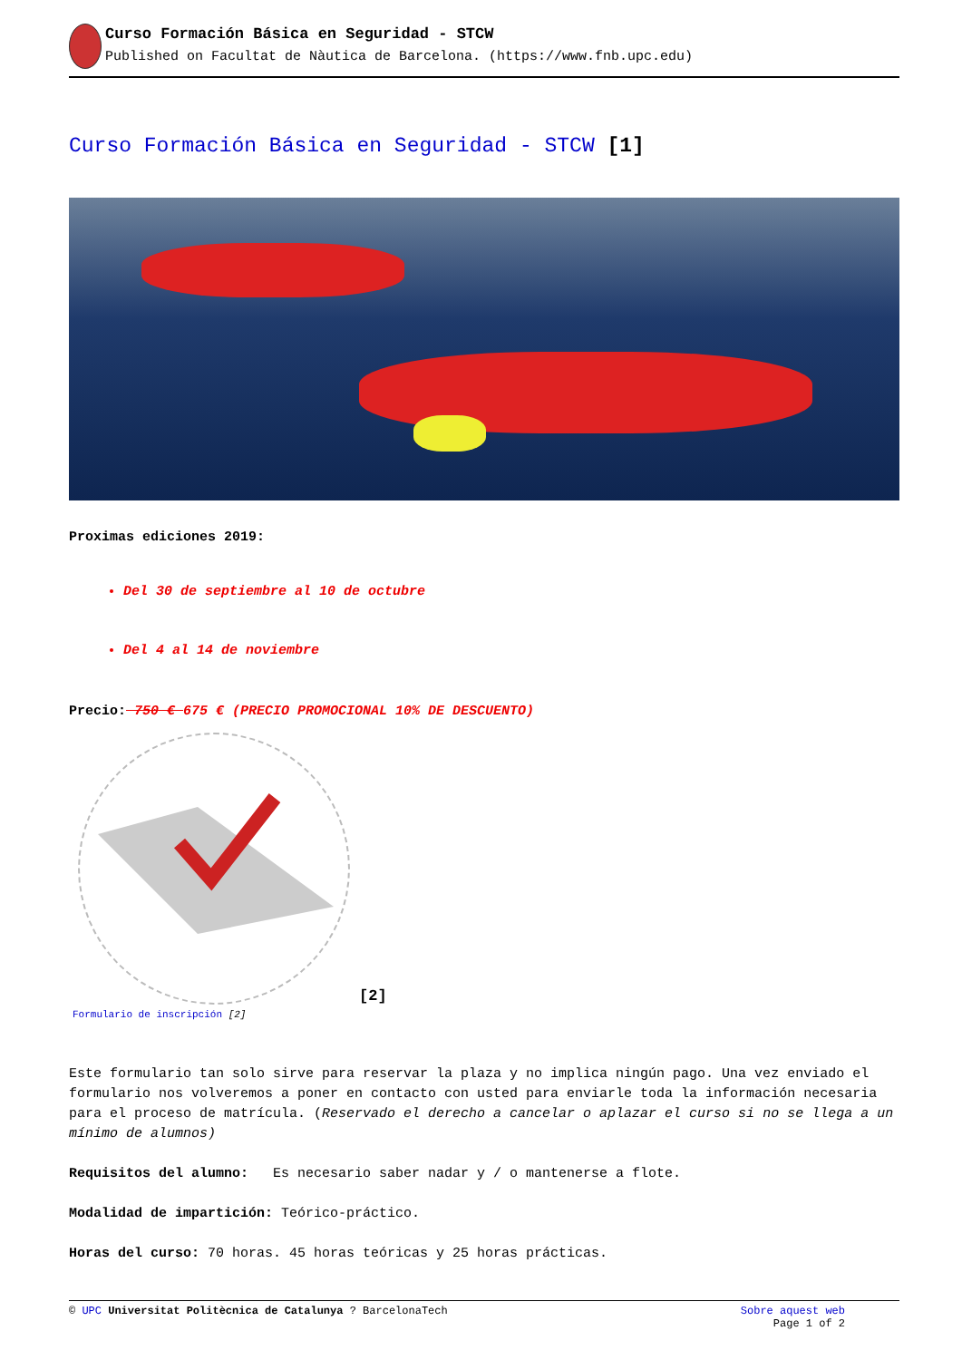Curso Formación Básica en Seguridad - STCW
Published on Facultat de Nàutica de Barcelona. (https://www.fnb.upc.edu)
Curso Formación Básica en Seguridad - STCW [1]
Proximas ediciones 2019:
Del 30 de septiembre al 10 de octubre
Del 4 al 14 de noviembre
Precio: 750 € 675 € (PRECIO PROMOCIONAL 10% DE DESCUENTO)
[2]
Formulario de inscripción [2]
Este formulario tan solo sirve para reservar la plaza y no implica ningún pago. Una vez enviado el formulario nos volveremos a poner en contacto con usted para enviarle toda la información necesaria para el proceso de matrícula. (Reservado el derecho a cancelar o aplazar el curso si no se llega a un mínimo de alumnos)
Requisitos del alumno: Es necesario saber nadar y / o mantenerse a flote.
Modalidad de impartición: Teórico-práctico.
Horas del curso: 70 horas. 45 horas teóricas y 25 horas prácticas.
© UPC Universitat Politècnica de Catalunya ? BarcelonaTech Sobre aquest web
Page 1 of 2